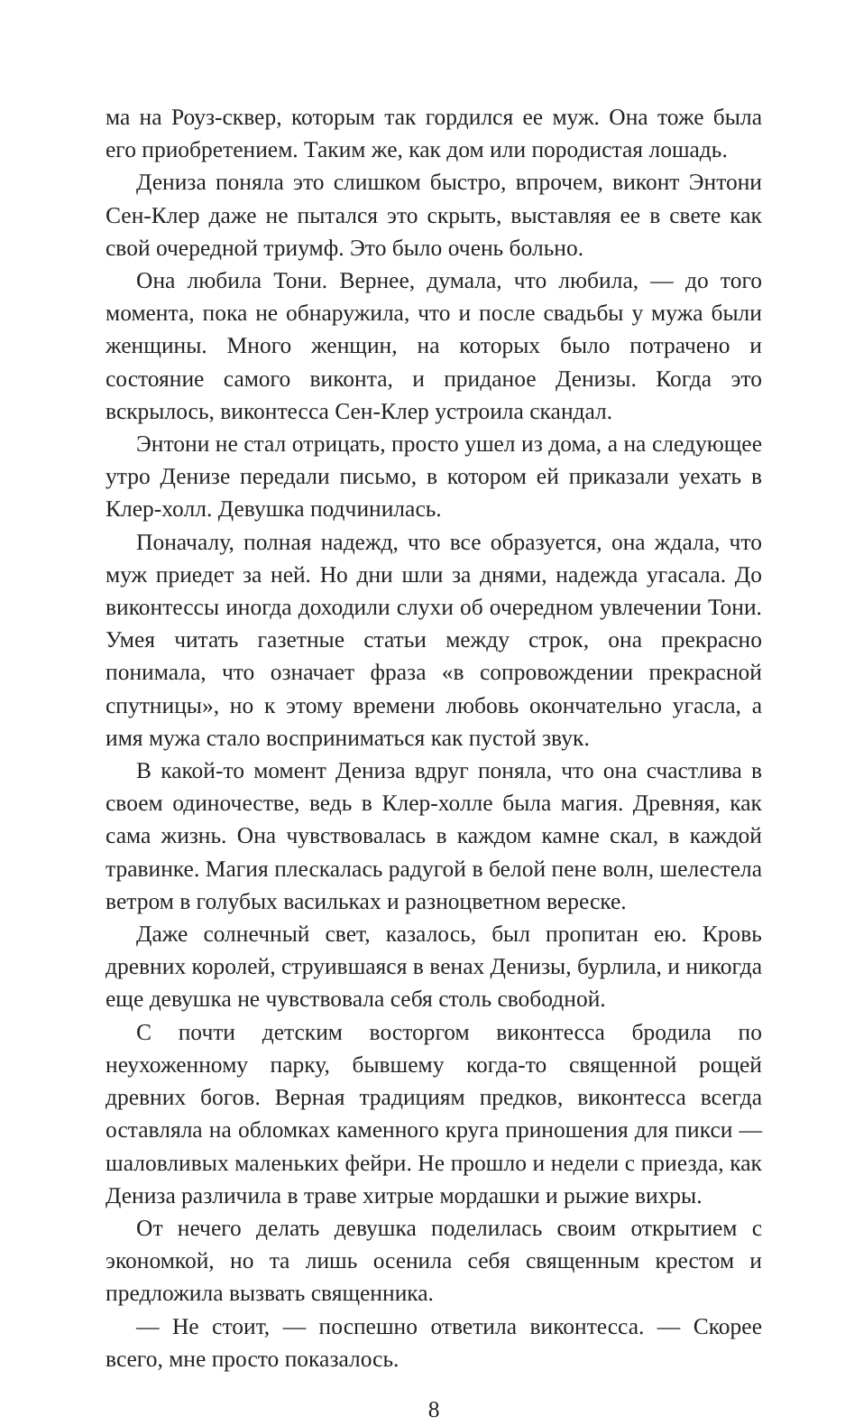ма на Роуз-сквер, которым так гордился ее муж. Она тоже была его приобретением. Таким же, как дом или породистая лошадь.
Дениза поняла это слишком быстро, впрочем, виконт Энтони Сен-Клер даже не пытался это скрыть, выставляя ее в свете как свой очередной триумф. Это было очень больно.
Она любила Тони. Вернее, думала, что любила, — до того момента, пока не обнаружила, что и после свадьбы у мужа были женщины. Много женщин, на которых было потрачено и состояние самого виконта, и приданое Денизы. Когда это вскрылось, виконтесса Сен-Клер устроила скандал.
Энтони не стал отрицать, просто ушел из дома, а на следующее утро Денизе передали письмо, в котором ей приказали уехать в Клер-холл. Девушка подчинилась.
Поначалу, полная надежд, что все образуется, она ждала, что муж приедет за ней. Но дни шли за днями, надежда угасала. До виконтессы иногда доходили слухи об очередном увлечении Тони. Умея читать газетные статьи между строк, она прекрасно понимала, что означает фраза «в сопровождении прекрасной спутницы», но к этому времени любовь окончательно угасла, а имя мужа стало восприниматься как пустой звук.
В какой-то момент Дениза вдруг поняла, что она счастлива в своем одиночестве, ведь в Клер-холле была магия. Древняя, как сама жизнь. Она чувствовалась в каждом камне скал, в каждой травинке. Магия плескалась радугой в белой пене волн, шелестела ветром в голубых васильках и разноцветном вереске.
Даже солнечный свет, казалось, был пропитан ею. Кровь древних королей, струившаяся в венах Денизы, бурлила, и никогда еще девушка не чувствовала себя столь свободной.
С почти детским восторгом виконтесса бродила по неухоженному парку, бывшему когда-то священной рощей древних богов. Верная традициям предков, виконтесса всегда оставляла на обломках каменного круга приношения для пикси — шаловливых маленьких фейри. Не прошло и недели с приезда, как Дениза различила в траве хитрые мордашки и рыжие вихры.
От нечего делать девушка поделилась своим открытием с экономкой, но та лишь осенила себя священным крестом и предложила вызвать священника.
— Не стоит, — поспешно ответила виконтесса. — Скорее всего, мне просто показалось.
8